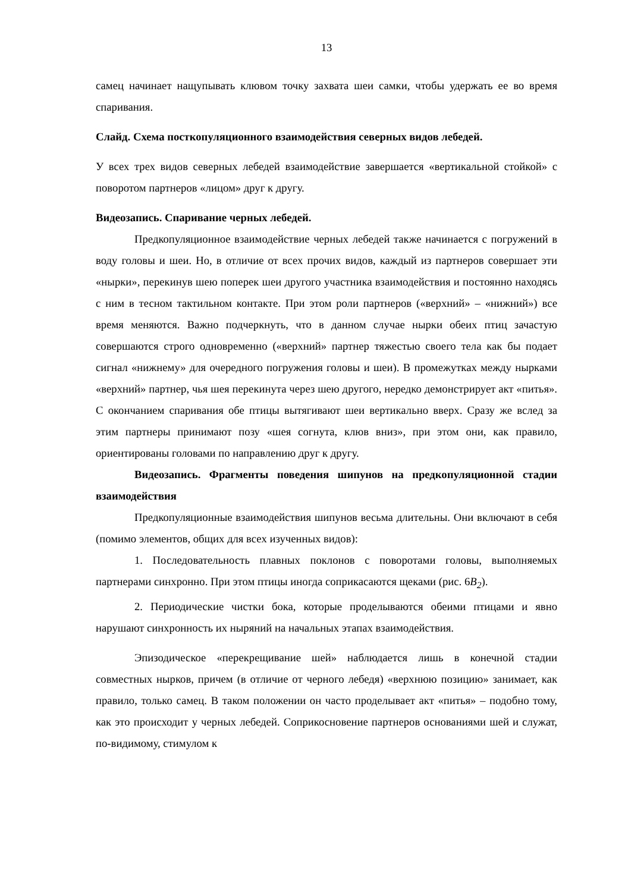13
самец начинает нащупывать клювом точку захвата шеи самки, чтобы удержать ее во время спаривания.
Слайд. Схема посткопуляционного взаимодействия северных видов лебедей.
У всех трех видов северных лебедей взаимодействие завершается «вертикальной стойкой» с поворотом партнеров «лицом» друг к другу.
Видеозапись. Спаривание черных лебедей.
Предкопуляционное взаимодействие черных лебедей также начинается с погружений в воду головы и шеи. Но, в отличие от всех прочих видов, каждый из партнеров совершает эти «нырки», перекинув шею поперек шеи другого участника взаимодействия и постоянно находясь с ним в тесном тактильном контакте. При этом роли партнеров («верхний» – «нижний») все время меняются. Важно подчеркнуть, что в данном случае нырки обеих птиц зачастую совершаются строго одновременно («верхний» партнер тяжестью своего тела как бы подает сигнал «нижнему» для очередного погружения головы и шеи). В промежутках между нырками «верхний» партнер, чья шея перекинута через шею другого, нередко демонстрирует акт «питья». С окончанием спаривания обе птицы вытягивают шеи вертикально вверх. Сразу же вслед за этим партнеры принимают позу «шея согнута, клюв вниз», при этом они, как правило, ориентированы головами по направлению друг к другу.
Видеозапись. Фрагменты поведения шипунов на предкопуляционной стадии взаимодействия
Предкопуляционные взаимодействия шипунов весьма длительны. Они включают в себя (помимо элементов, общих для всех изученных видов):
1. Последовательность плавных поклонов с поворотами головы, выполняемых партнерами синхронно. При этом птицы иногда соприкасаются щеками (рис. 6B<sub>2</sub>).
2. Периодические чистки бока, которые проделываются обеими птицами и явно нарушают синхронность их ныряний на начальных этапах взаимодействия.
Эпизодическое «перекрещивание шей» наблюдается лишь в конечной стадии совместных нырков, причем (в отличие от черного лебедя) «верхнюю позицию» занимает, как правило, только самец. В таком положении он часто проделывает акт «питья» – подобно тому, как это происходит у черных лебедей. Соприкосновение партнеров основаниями шей и служат, по-видимому, стимулом к